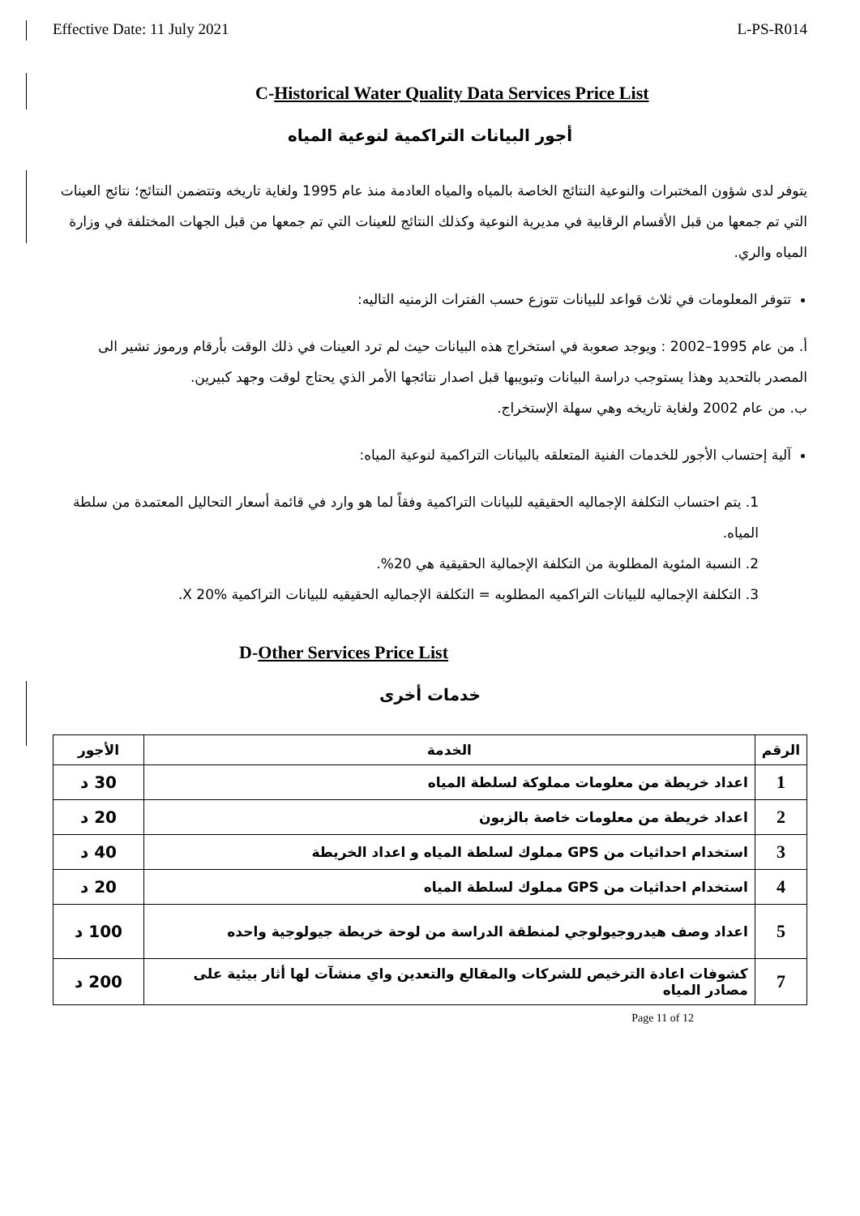Effective Date: 11 July 2021 L-PS-R014
C-Historical Water Quality Data Services Price List
أجور البيانات التراكمية لنوعية المياه
يتوفر لدى شؤون المختبرات والنوعية النتائج الخاصة بالمياه والمياه العادمة منذ عام 1995 ولغاية تاريخه وتتضمن النتائج؛ نتائج العينات التي تم جمعها من قبل الأقسام الرقابية في مديرية النوعية وكذلك النتائج للعينات التي تم جمعها من قبل الجهات المختلفة في وزارة المياه والري.
تتوفر المعلومات في ثلاث قواعد للبيانات تتوزع حسب الفترات الزمنيه التاليه:
أ. من عام 1995–2002 : ويوجد صعوبة في استخراج هذه البيانات حيث لم ترد العينات في ذلك الوقت بأرقام ورموز تشير الى المصدر بالتحديد وهذا يستوجب دراسة البيانات وتبويبها قبل اصدار نتائجها الأمر الذي يحتاج لوقت وجهد كبيرين.
ب. من عام 2002 ولغاية تاريخه وهي سهلة الإستخراج.
آلية إحتساب الأجور للخدمات الفنية المتعلقه بالبيانات التراكمية لنوعية المياه:
1. يتم احتساب التكلفة الإجماليه الحقيقيه للبيانات التراكمية وفقاً لما هو وارد في قائمة أسعار التحاليل المعتمدة من سلطة المياه.
2. النسبة المئوية المطلوبة من التكلفة الإجمالية الحقيقية هي 20%.
3. التكلفة الإجماليه للبيانات التراكميه المطلوبه = التكلفة الإجماليه الحقيقيه للبيانات التراكمية X 20%.
D-Other Services Price List
خدمات أخرى
| الرقم | الخدمة | الأجور |
| --- | --- | --- |
| 1 | اعداد خريطة من معلومات مملوكة لسلطة المياه | 30 د |
| 2 | اعداد خريطة من معلومات خاصة بالزبون | 20 د |
| 3 | استخدام احداثيات من GPS مملوك لسلطة المياه و اعداد الخريطة | 40 د |
| 4 | استخدام احداثيات من GPS مملوك لسلطة المياه | 20 د |
| 5 | اعداد وصف هيدروجيولوجي لمنطقة الدراسة من لوحة خريطة جيولوجية واحده | 100 د |
| 7 | كشوفات اعادة الترخيص للشركات والمقالع والتعدين واي منشآت لها أثار بيئية على مصادر المياه | 200 د |
Page 11 of 12